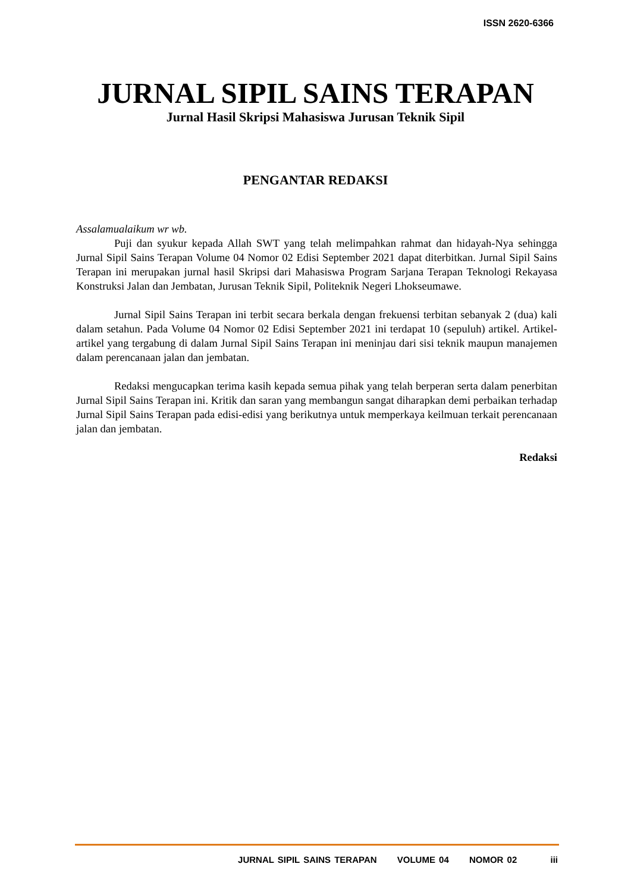ISSN 2620-6366
JURNAL SIPIL SAINS TERAPAN
Jurnal Hasil Skripsi Mahasiswa Jurusan Teknik Sipil
PENGANTAR REDAKSI
Assalamualaikum wr wb.
Puji dan syukur kepada Allah SWT yang telah melimpahkan rahmat dan hidayah-Nya sehingga Jurnal Sipil Sains Terapan Volume 04 Nomor 02 Edisi September 2021 dapat diterbitkan. Jurnal Sipil Sains Terapan ini merupakan jurnal hasil Skripsi dari Mahasiswa Program Sarjana Terapan Teknologi Rekayasa Konstruksi Jalan dan Jembatan, Jurusan Teknik Sipil, Politeknik Negeri Lhokseumawe.
Jurnal Sipil Sains Terapan ini terbit secara berkala dengan frekuensi terbitan sebanyak 2 (dua) kali dalam setahun. Pada Volume 04 Nomor 02 Edisi September 2021 ini terdapat 10 (sepuluh) artikel. Artikel-artikel yang tergabung di dalam Jurnal Sipil Sains Terapan ini meninjau dari sisi teknik maupun manajemen dalam perencanaan jalan dan jembatan.
Redaksi mengucapkan terima kasih kepada semua pihak yang telah berperan serta dalam penerbitan Jurnal Sipil Sains Terapan ini. Kritik dan saran yang membangun sangat diharapkan demi perbaikan terhadap Jurnal Sipil Sains Terapan pada edisi-edisi yang berikutnya untuk memperkaya keilmuan terkait perencanaan jalan dan jembatan.
Redaksi
JURNAL SIPIL SAINS TERAPAN VOLUME 04 NOMOR 02 iii